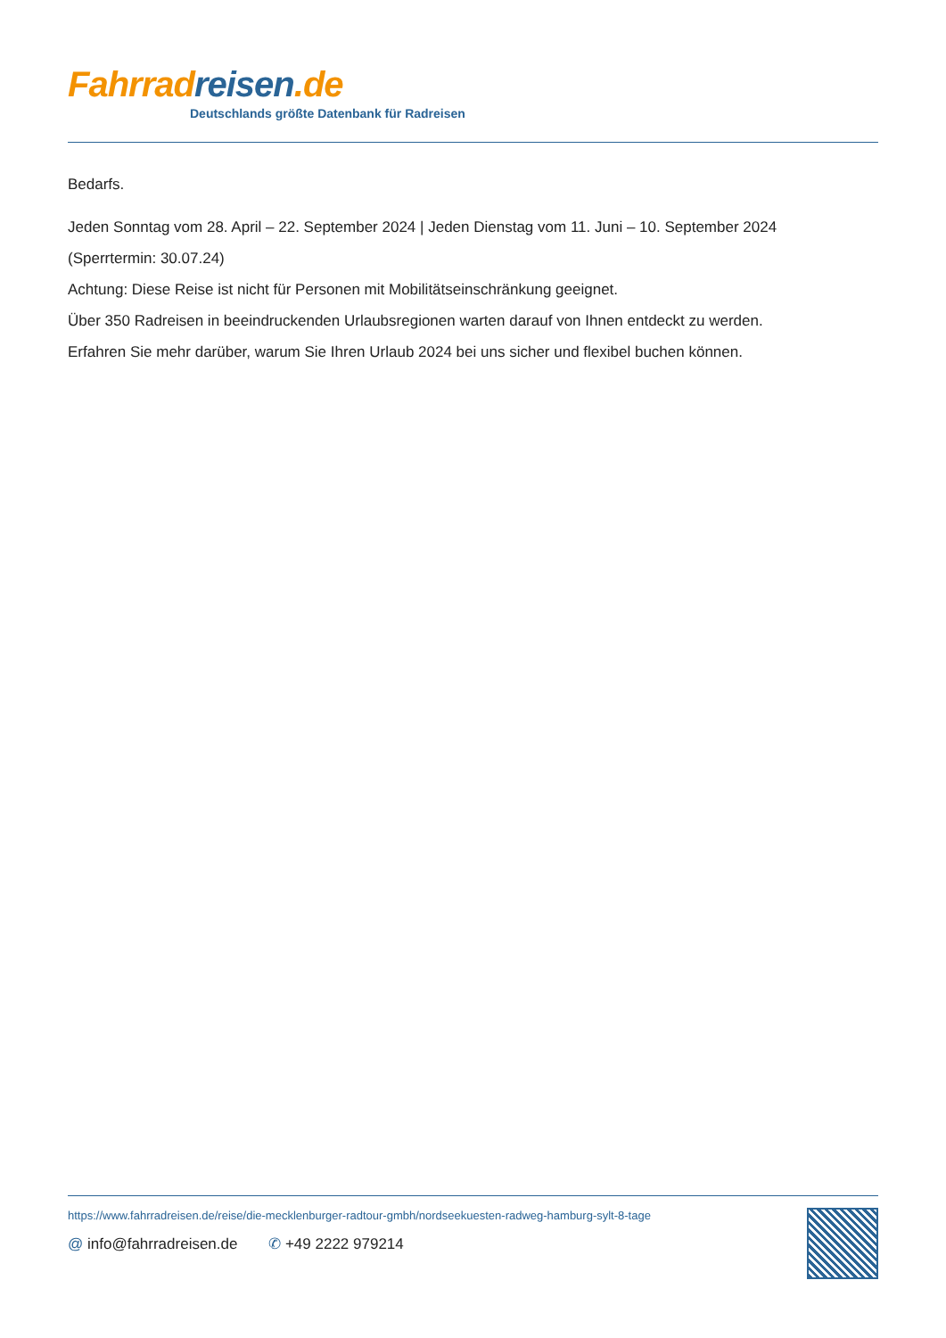Fahrrad reisen.de
Deutschlands größte Datenbank für Radreisen
Bedarfs.
Jeden Sonntag vom 28. April – 22. September 2024 | Jeden Dienstag vom 11. Juni – 10. September 2024
(Sperrtermin: 30.07.24)
Achtung: Diese Reise ist nicht für Personen mit Mobilitätseinschränkung geeignet.
Über 350 Radreisen in beeindruckenden Urlaubsregionen warten darauf von Ihnen entdeckt zu werden.
Erfahren Sie mehr darüber, warum Sie Ihren Urlaub 2024 bei uns sicher und flexibel buchen können.
https://www.fahrradreisen.de/reise/die-mecklenburger-radtour-gmbh/nordseekuesten-radweg-hamburg-sylt-8-tage
@ info@fahrradreisen.de ✆ +49 2222 979214